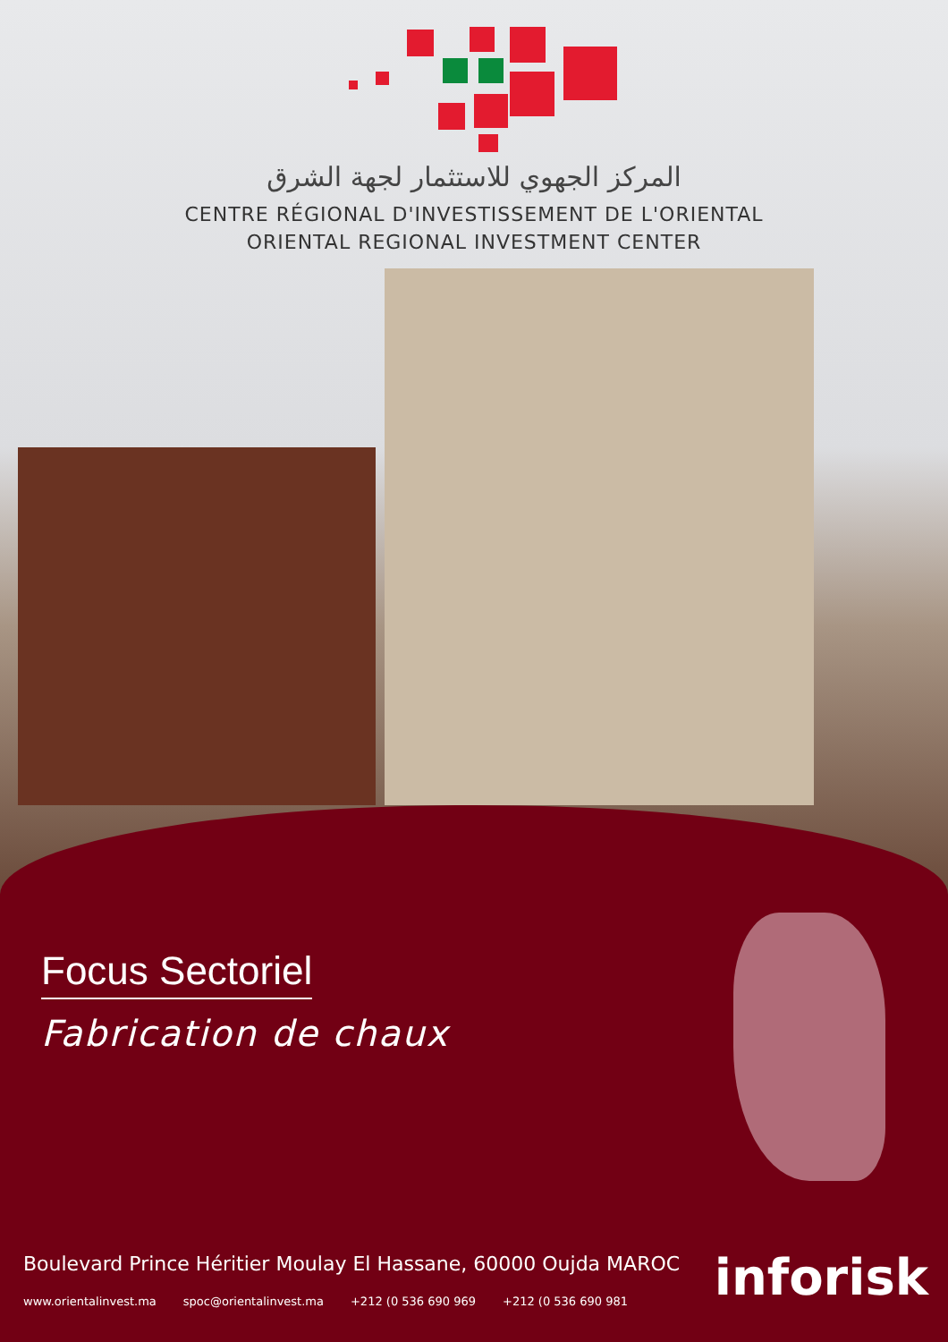المركز الجهوي للاستثمار لجهة الشرق
CENTRE RÉGIONAL D'INVESTISSEMENT DE L'ORIENTAL
ORIENTAL REGIONAL INVESTMENT CENTER
Focus Sectoriel
Fabrication de chaux
Boulevard Prince Héritier Moulay El Hassane, 60000 Oujda MAROC
www.orientalinvest.ma spoc@orientalinvest.ma +212 (0 536 690 969 +212 (0 536 690 981
inforisk